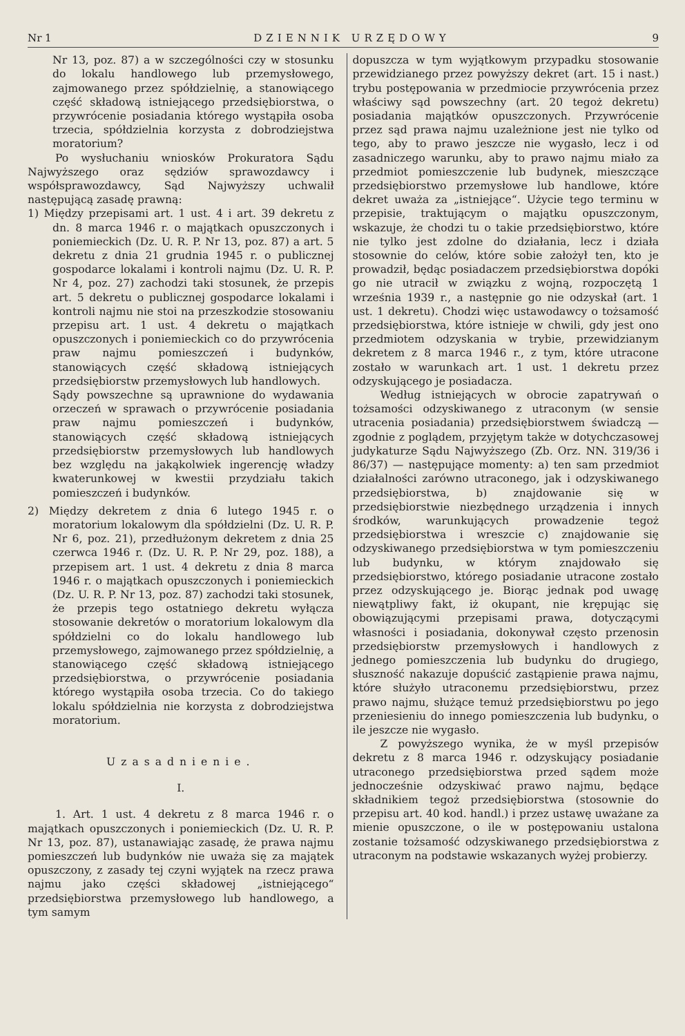Nr 1 DZIENNIK URZĘDOWY 9
Nr 13, poz. 87) a w szczególności czy w stosunku do lokalu handlowego lub przemysłowego, zajmowanego przez spółdzielnię, a stanowiącego część składową istniejącego przedsiębiorstwa, o przywrócenie posiadania którego wystąpiła osoba trzecia, spółdzielnia korzysta z dobrodziejstwa moratorium?
Po wysłuchaniu wniosków Prokuratora Sądu Najwyższego oraz sędziów sprawozdawcy i współsprawozdawcy, Sąd Najwyższy uchwalił następującą zasadę prawną:
1) Między przepisami art. 1 ust. 4 i art. 39 dekretu z dn. 8 marca 1946 r. o majątkach opuszczonych i poniemieckich (Dz. U. R. P. Nr 13, poz. 87) a art. 5 dekretu z dnia 21 grudnia 1945 r. o publicznej gospodarce lokalami i kontroli najmu (Dz. U. R. P. Nr 4, poz. 27) zachodzi taki stosunek, że przepis art. 5 dekretu o publicznej gospodarce lokalami i kontroli najmu nie stoi na przeszkodzie stosowaniu przepisu art. 1 ust. 4 dekretu o majątkach opuszczonych i poniemieckich co do przywrócenia praw najmu pomieszczeń i budynków, stanowiących część składową istniejących przedsiębiorstw przemysłowych lub handlowych.
Sądy powszechne są uprawnione do wydawania orzeczeń w sprawach o przywrócenie posiadania praw najmu pomieszczeń i budynków, stanowiących część składową istniejących przedsiębiorstw przemysłowych lub handlowych bez względu na jakąkolwiek ingerencję władzy kwaterunkowej w kwestii przydziału takich pomieszczeń i budynków.
2) Między dekretem z dnia 6 lutego 1945 r. o moratorium lokalowym dla spółdzielni (Dz. U. R. P. Nr 6, poz. 21), przedłużonym dekretem z dnia 25 czerwca 1946 r. (Dz. U. R. P. Nr 29, poz. 188), a przepisem art. 1 ust. 4 dekretu z dnia 8 marca 1946 r. o majątkach opuszczonych i poniemieckich (Dz. U. R. P. Nr 13, poz. 87) zachodzi taki stosunek, że przepis tego ostatniego dekretu wyłącza stosowanie dekretów o moratorium lokalowym dla spółdzielni co do lokalu handlowego lub przemysłowego, zajmowanego przez spółdzielnię, a stanowiącego część składową istniejącego przedsiębiorstwa, o przywrócenie posiadania którego wystąpiła osoba trzecia. Co do takiego lokalu spółdzielnia nie korzysta z dobrodziejstwa moratorium.
Uzasadnienie.
I.
1. Art. 1 ust. 4 dekretu z 8 marca 1946 r. o majątkach opuszczonych i poniemieckich (Dz. U. R. P. Nr 13, poz. 87), ustanawiając zasadę, że prawa najmu pomieszczeń lub budynków nie uważa się za majątek opuszczony, z zasady tej czyni wyjątek na rzecz prawa najmu jako części składowej „istniejącego“ przedsiębiorstwa przemysłowego lub handlowego, a tym samym
dopuszcza w tym wyjątkowym przypadku stosowanie przewidzianego przez powyższy dekret (art. 15 i nast.) trybu postępowania w przedmiocie przywrócenia przez właściwy sąd powszechny (art. 20 tegoż dekretu) posiadania majątków opuszczonych. Przywrócenie przez sąd prawa najmu uzależnione jest nie tylko od tego, aby to prawo jeszcze nie wygasło, lecz i od zasadniczego warunku, aby to prawo najmu miało za przedmiot pomieszczenie lub budynek, mieszczące przedsiębiorstwo przemysłowe lub handlowe, które dekret uważa za „istniejące“. Użycie tego terminu w przepisie, traktującym o majątku opuszczonym, wskazuje, że chodzi tu o takie przedsiębiorstwo, które nie tylko jest zdolne do działania, lecz i działa stosownie do celów, które sobie założył ten, kto je prowadził, będąc posiadaczem przedsiębiorstwa dopóki go nie utracił w związku z wojną, rozpoczętą 1 września 1939 r., a następnie go nie odzyskał (art. 1 ust. 1 dekretu). Chodzi więc ustawodawcy o tożsamość przedsiębiorstwa, które istnieje w chwili, gdy jest ono przedmiotem odzyskania w trybie, przewidzianym dekretem z 8 marca 1946 r., z tym, które utracone zostało w warunkach art. 1 ust. 1 dekretu przez odzyskującego je posiadacza.
Według istniejących w obrocie zapatrywań o tożsamości odzyskiwanego z utraconym (w sensie utracenia posiadania) przedsiębiorstwem świadczą — zgodnie z poglądem, przyjętym także w dotychczasowej judykaturze Sądu Najwyższego (Zb. Orz. NN. 319/36 i 86/37) — następujące momenty: a) ten sam przedmiot działalności zarówno utraconego, jak i odzyskiwanego przedsiębiorstwa, b) znajdowanie się w przedsiębiorstwie niezbędnego urządzenia i innych środków, warunkujących prowadzenie tegoż przedsiębiorstwa i wreszcie c) znajdowanie się odzyskiwanego przedsiębiorstwa w tym pomieszczeniu lub budynku, w którym znajdowało się przedsiębiorstwo, którego posiadanie utracone zostało przez odzyskującego je. Biorąc jednak pod uwagę niewątpliwy fakt, iż okupant, nie krępując się obowiązującymi przepisami prawa, dotyczącymi własności i posiadania, dokonywał często przenosin przedsiębiorstw przemysłowych i handlowych z jednego pomieszczenia lub budynku do drugiego, słuszność nakazuje dopuścić zastąpienie prawa najmu, które służyło utraconemu przedsiębiorstwu, przez prawo najmu, służące temuż przedsiębiorstwu po jego przeniesieniu do innego pomieszczenia lub budynku, o ile jeszcze nie wygasło.
Z powyższego wynika, że w myśl przepisów dekretu z 8 marca 1946 r. odzyskujący posiadanie utraconego przedsiębiorstwa przed sądem może jednocześnie odzyskiwać prawo najmu, będące składnikiem tegoż przedsiębiorstwa (stosownie do przepisu art. 40 kod. handl.) i przez ustawę uważane za mienie opuszczone, o ile w postępowaniu ustalona zostanie tożsamość odzyskiwanego przedsiębiorstwa z utraconym na podstawie wskazanych wyżej probierzy.